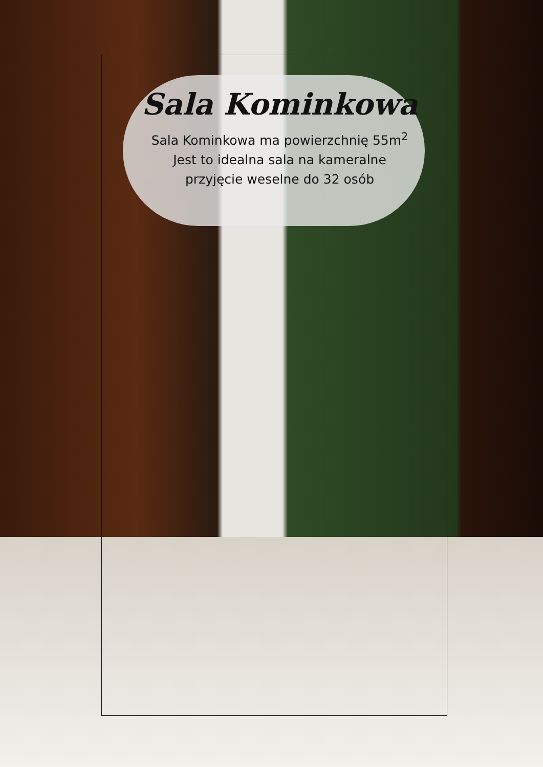Sala Kominkowa
Sala Kominkowa ma powierzchnię 55m<sup>2</sup>
Jest to idealna sala na kameralne
przyjęcie weselne do 32 osób